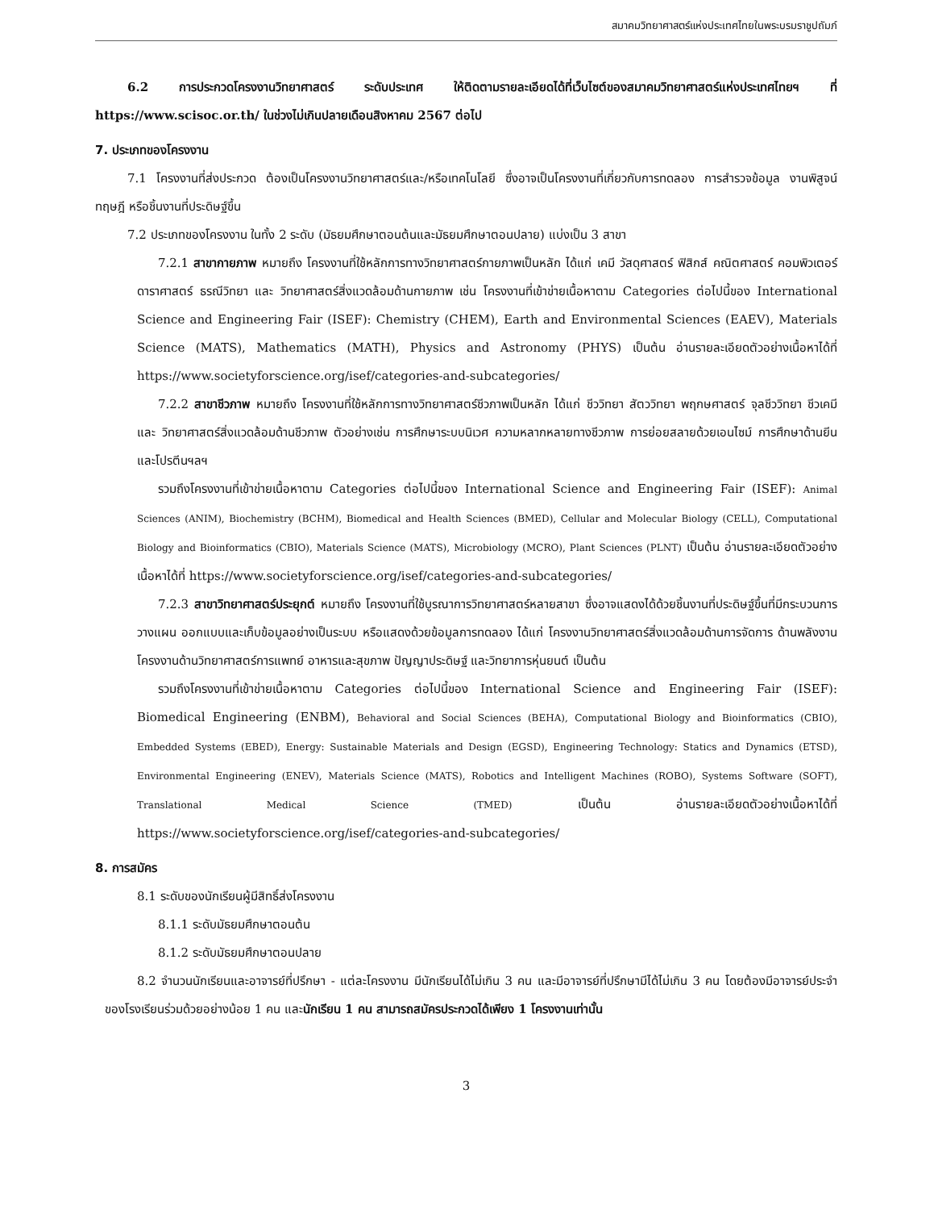สมาคมวิทยาศาสตร์แห่งประเทศไทยในพระบรมราชูปถัมภ์
6.2 การประกวดโครงงานวิทยาศาสตร์ ระดับประเทศ ให้ติดตามรายละเอียดได้ที่เว็บไซต์ของสมาคมวิทยาศาสตร์แห่งประเทศไทยฯ ที่ https://www.scisoc.or.th/ ในช่วงไม่เกินปลายเดือนสิงหาคม 2567 ต่อไป
7. ประเภทของโครงงาน
7.1 โครงงานที่ส่งประกวด ต้องเป็นโครงงานวิทยาศาสตร์และ/หรือเทคโนโลยี ซึ่งอาจเป็นโครงงานที่เกี่ยวกับการทดลอง การสำรวจข้อมูล งานพิสูจน์ทฤษฎี หรือชิ้นงานที่ประดิษฐ์ขึ้น
7.2 ประเภทของโครงงาน ในทั้ง 2 ระดับ (มัธยมศึกษาตอนต้นและมัธยมศึกษาตอนปลาย) แบ่งเป็น 3 สาขา
7.2.1 สาขากายภาพ หมายถึง โครงงานที่ใช้หลักการทางวิทยาศาสตร์กายภาพเป็นหลัก ได้แก่ เคมี วัสดุศาสตร์ ฟิสิกส์ คณิตศาสตร์ คอมพิวเตอร์ ดาราศาสตร์ ธรณีวิทยา และ วิทยาศาสตร์สิ่งแวดล้อมด้านกายภาพ เช่น โครงงานที่เข้าข่ายเนื้อหาตาม Categories ต่อไปนี้ของ International Science and Engineering Fair (ISEF): Chemistry (CHEM), Earth and Environmental Sciences (EAEV), Materials Science (MATS), Mathematics (MATH), Physics and Astronomy (PHYS) เป็นต้น อ่านรายละเอียดตัวอย่างเนื้อหาได้ที่ https://www.societyforscience.org/isef/categories-and-subcategories/
7.2.2 สาขาชีวภาพ หมายถึง โครงงานที่ใช้หลักการทางวิทยาศาสตร์ชีวภาพเป็นหลัก ได้แก่ ชีววิทยา สัตววิทยา พฤกษศาสตร์ จุลชีววิทยา ชีวเคมี และ วิทยาศาสตร์สิ่งแวดล้อมด้านชีวภาพ ตัวอย่างเช่น การศึกษาระบบนิเวศ ความหลากหลายทางชีวภาพ การย่อยสลายด้วยเอนไซม์ การศึกษาด้านยีน และโปรตีนฯลฯ
รวมถึงโครงงานที่เข้าข่ายเนื้อหาตาม Categories ต่อไปนี้ของ International Science and Engineering Fair (ISEF): Animal Sciences (ANIM), Biochemistry (BCHM), Biomedical and Health Sciences (BMED), Cellular and Molecular Biology (CELL), Computational Biology and Bioinformatics (CBIO), Materials Science (MATS), Microbiology (MCRO), Plant Sciences (PLNT) เป็นต้น อ่านรายละเอียดตัวอย่างเนื้อหาได้ที่ https://www.societyforscience.org/isef/categories-and-subcategories/
7.2.3 สาขาวิทยาศาสตร์ประยุกต์ หมายถึง โครงงานที่ใช้บูรณาการวิทยาศาสตร์หลายสาขา ซึ่งอาจแสดงได้ด้วยชิ้นงานที่ประดิษฐ์ขึ้นที่มีกระบวนการวางแผน ออกแบบและเก็บข้อมูลอย่างเป็นระบบ หรือแสดงด้วยข้อมูลการทดลอง ได้แก่ โครงงานวิทยาศาสตร์สิ่งแวดล้อมด้านการจัดการ ด้านพลังงาน โครงงานด้านวิทยาศาสตร์การแพทย์ อาหารและสุขภาพ ปัญญาประดิษฐ์ และวิทยาการหุ่นยนต์ เป็นต้น
รวมถึงโครงงานที่เข้าข่ายเนื้อหาตาม Categories ต่อไปนี้ของ International Science and Engineering Fair (ISEF): Biomedical Engineering (ENBM), Behavioral and Social Sciences (BEHA), Computational Biology and Bioinformatics (CBIO), Embedded Systems (EBED), Energy: Sustainable Materials and Design (EGSD), Engineering Technology: Statics and Dynamics (ETSD), Environmental Engineering (ENEV), Materials Science (MATS), Robotics and Intelligent Machines (ROBO), Systems Software (SOFT), Translational Medical Science (TMED) เป็นต้น อ่านรายละเอียดตัวอย่างเนื้อหาได้ที่ https://www.societyforscience.org/isef/categories-and-subcategories/
8. การสมัคร
8.1 ระดับของนักเรียนผู้มีสิทธิ์ส่งโครงงาน
8.1.1 ระดับมัธยมศึกษาตอนต้น
8.1.2 ระดับมัธยมศึกษาตอนปลาย
8.2 จำนวนนักเรียนและอาจารย์ที่ปรึกษา - แต่ละโครงงาน มีนักเรียนได้ไม่เกิน 3 คน และมีอาจารย์ที่ปรึกษามีได้ไม่เกิน 3 คน โดยต้องมีอาจารย์ประจำของโรงเรียนร่วมด้วยอย่างน้อย 1 คน และนักเรียน 1 คน สามารถสมัครประกวดได้เพียง 1 โครงงานเท่านั้น
3